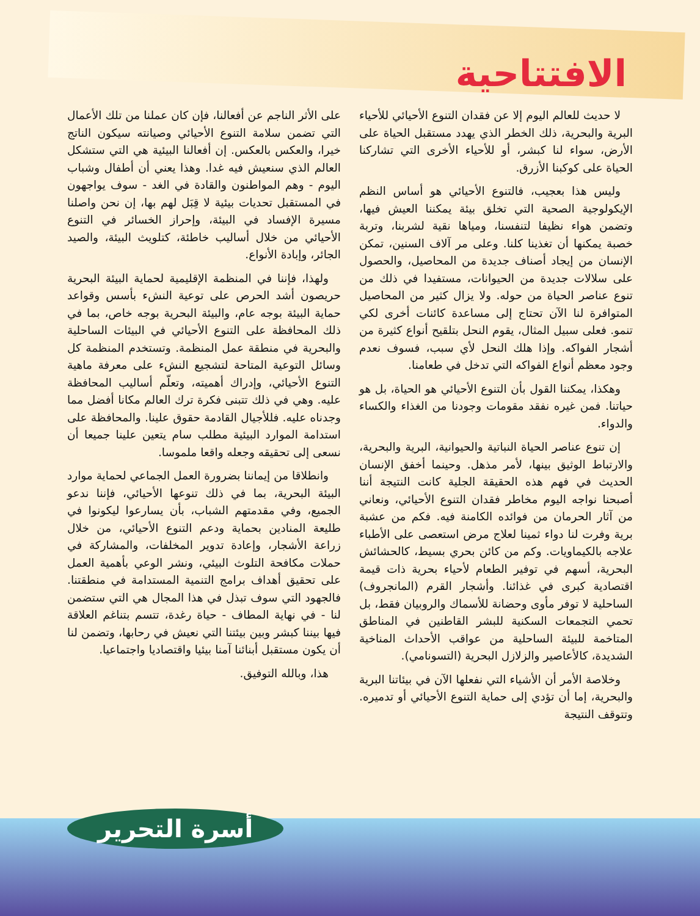الافتتاحية
لا حديث للعالم اليوم إلا عن فقدان التنوع الأحيائي للأحياء البرية والبحرية، ذلك الخطر الذي يهدد مستقبل الحياة على الأرض، سواء لنا كبشر، أو للأحياء الأخرى التي تشاركنا الحياة على كوكبنا الأزرق.
وليس هذا بعجيب، فالتنوع الأحيائي هو أساس النظم الإيكولوجية الصحية التي تخلق بيئة يمكننا العيش فيها، وتضمن هواء نظيفا لتنفسنا، ومياها نقية لشربنا، وتربة خصبة يمكنها أن تغذينا كلنا. وعلى مر آلاف السنين، تمكن الإنسان من إيجاد أصناف جديدة من المحاصيل، والحصول على سلالات جديدة من الحيوانات، مستفيدا في ذلك من تنوع عناصر الحياة من حوله. ولا يزال كثير من المحاصيل المتوافرة لنا الآن تحتاج إلى مساعدة كائنات أخرى لكي تنمو. فعلى سبيل المثال، يقوم النحل بتلقيح أنواع كثيرة من أشجار الفواكه. وإذا هلك النحل لأي سبب، فسوف نعدم وجود معظم أنواع الفواكه التي تدخل في طعامنا.
وهكذا، يمكننا القول بأن التنوع الأحيائي هو الحياة، بل هو حياتنا. فمن غيره نفقد مقومات وجودنا من الغذاء والكساء والدواء.
إن تنوع عناصر الحياة النباتية والحيوانية، البرية والبحرية، والارتباط الوثيق بينها، لأمر مذهل. وحينما أخفق الإنسان الحديث في فهم هذه الحقيقة الجلية كانت النتيجة أننا أصبحنا نواجه اليوم مخاطر فقدان التنوع الأحيائي، ونعاني من آثار الحرمان من فوائده الكامنة فيه. فكم من عشبة برية وفرت لنا دواء ثمينا لعلاج مرض استعصى على الأطباء علاجه بالكيماويات. وكم من كائن بحري بسيط، كالحشائش البحرية، أسهم في توفير الطعام لأحياء بحرية ذات قيمة اقتصادية كبرى في غذائنا. وأشجار القرم (المانجروف) الساحلية لا توفر مأوى وحضانة للأسماك والروبيان فقط، بل تحمي التجمعات السكنية للبشر القاطنين في المناطق المتاخمة للبيئة الساحلية من عواقب الأحداث المناخية الشديدة، كالأعاصير والزلازل البحرية (التسونامي).
وخلاصة الأمر أن الأشياء التي نفعلها الآن في بيئاتنا البرية والبحرية، إما أن تؤدي إلى حماية التنوع الأحيائي أو تدميره. وتتوقف النتيجة
على الأثر الناجم عن أفعالنا، فإن كان عملنا من تلك الأعمال التي تضمن سلامة التنوع الأحيائي وصيانته سيكون الناتج خيرا، والعكس بالعكس. إن أفعالنا البيئية هي التي ستشكل العالم الذي سنعيش فيه غدا. وهذا يعني أن أطفال وشباب اليوم - وهم المواطنون والقادة في الغد - سوف يواجهون في المستقبل تحديات بيئية لا قِبَل لهم بها، إن نحن واصلنا مسيرة الإفساد في البيئة، وإحراز الخسائر في التنوع الأحيائي من خلال أساليب خاطئة، كتلويث البيئة، والصيد الجائر، وإبادة الأنواع.
ولهذا، فإننا في المنظمة الإقليمية لحماية البيئة البحرية حريصون أشد الحرص على توعية النشء بأسس وقواعد حماية البيئة بوجه عام، والبيئة البحرية بوجه خاص، بما في ذلك المحافظة على التنوع الأحيائي في البيئات الساحلية والبحرية في منطقة عمل المنظمة. وتستخدم المنظمة كل وسائل التوعية المتاحة لتشجيع النشء على معرفة ماهية التنوع الأحيائي، وإدراك أهميته، وتعلّم أساليب المحافظة عليه. وهي في ذلك تتبنى فكرة ترك العالم مكانا أفضل مما وجدناه عليه. فللأجيال القادمة حقوق علينا. والمحافظة على استدامة الموارد البيئية مطلب سام يتعين علينا جميعا أن نسعى إلى تحقيقه وجعله واقعا ملموسا.
وانطلاقا من إيماننا بضرورة العمل الجماعي لحماية موارد البيئة البحرية، بما في ذلك تنوعها الأحيائي، فإننا ندعو الجميع، وفي مقدمتهم الشباب، بأن يسارعوا ليكونوا في طليعة المنادين بحماية ودعم التنوع الأحيائي، من خلال زراعة الأشجار، وإعادة تدوير المخلفات، والمشاركة في حملات مكافحة التلوث البيئي، ونشر الوعي بأهمية العمل على تحقيق أهداف برامج التنمية المستدامة في منطقتنا. فالجهود التي سوف تبذل في هذا المجال هي التي ستضمن لنا - في نهاية المطاف - حياة رغدة، تتسم بتناغم العلاقة فيها بيننا كبشر وبين بيئتنا التي نعيش في رحابها، وتضمن لنا أن يكون مستقبل أبنائنا آمنا بيئيا واقتصاديا واجتماعيا.
هذا، وبالله التوفيق.
أسرة التحرير